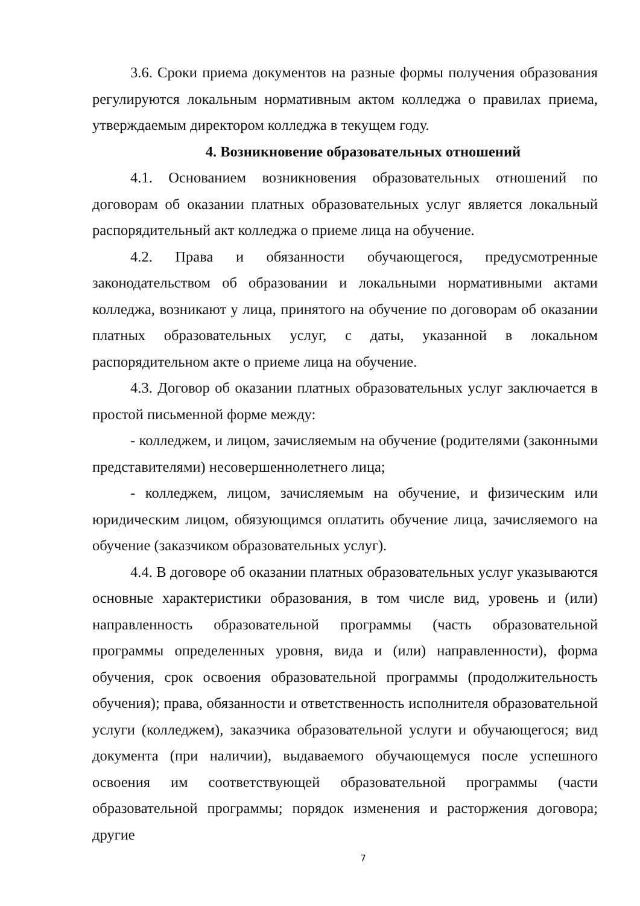3.6. Сроки приема документов на разные формы получения образования регулируются локальным нормативным актом колледжа о правилах приема, утверждаемым директором колледжа в текущем году.
4. Возникновение образовательных отношений
4.1. Основанием возникновения образовательных отношений по договорам об оказании платных образовательных услуг является локальный распорядительный акт колледжа о приеме лица на обучение.
4.2. Права и обязанности обучающегося, предусмотренные законодательством об образовании и локальными нормативными актами колледжа, возникают у лица, принятого на обучение по договорам об оказании платных образовательных услуг, с даты, указанной в локальном распорядительном акте о приеме лица на обучение.
4.3. Договор об оказании платных образовательных услуг заключается в простой письменной форме между:
- колледжем, и лицом, зачисляемым на обучение (родителями (законными представителями) несовершеннолетнего лица;
- колледжем, лицом, зачисляемым на обучение, и физическим или юридическим лицом, обязующимся оплатить обучение лица, зачисляемого на обучение (заказчиком образовательных услуг).
4.4. В договоре об оказании платных образовательных услуг указываются основные характеристики образования, в том числе вид, уровень и (или) направленность образовательной программы (часть образовательной программы определенных уровня, вида и (или) направленности), форма обучения, срок освоения образовательной программы (продолжительность обучения); права, обязанности и ответственность исполнителя образовательной услуги (колледжем), заказчика образовательной услуги и обучающегося; вид документа (при наличии), выдаваемого обучающемуся после успешного освоения им соответствующей образовательной программы (части образовательной программы; порядок изменения и расторжения договора; другие
7